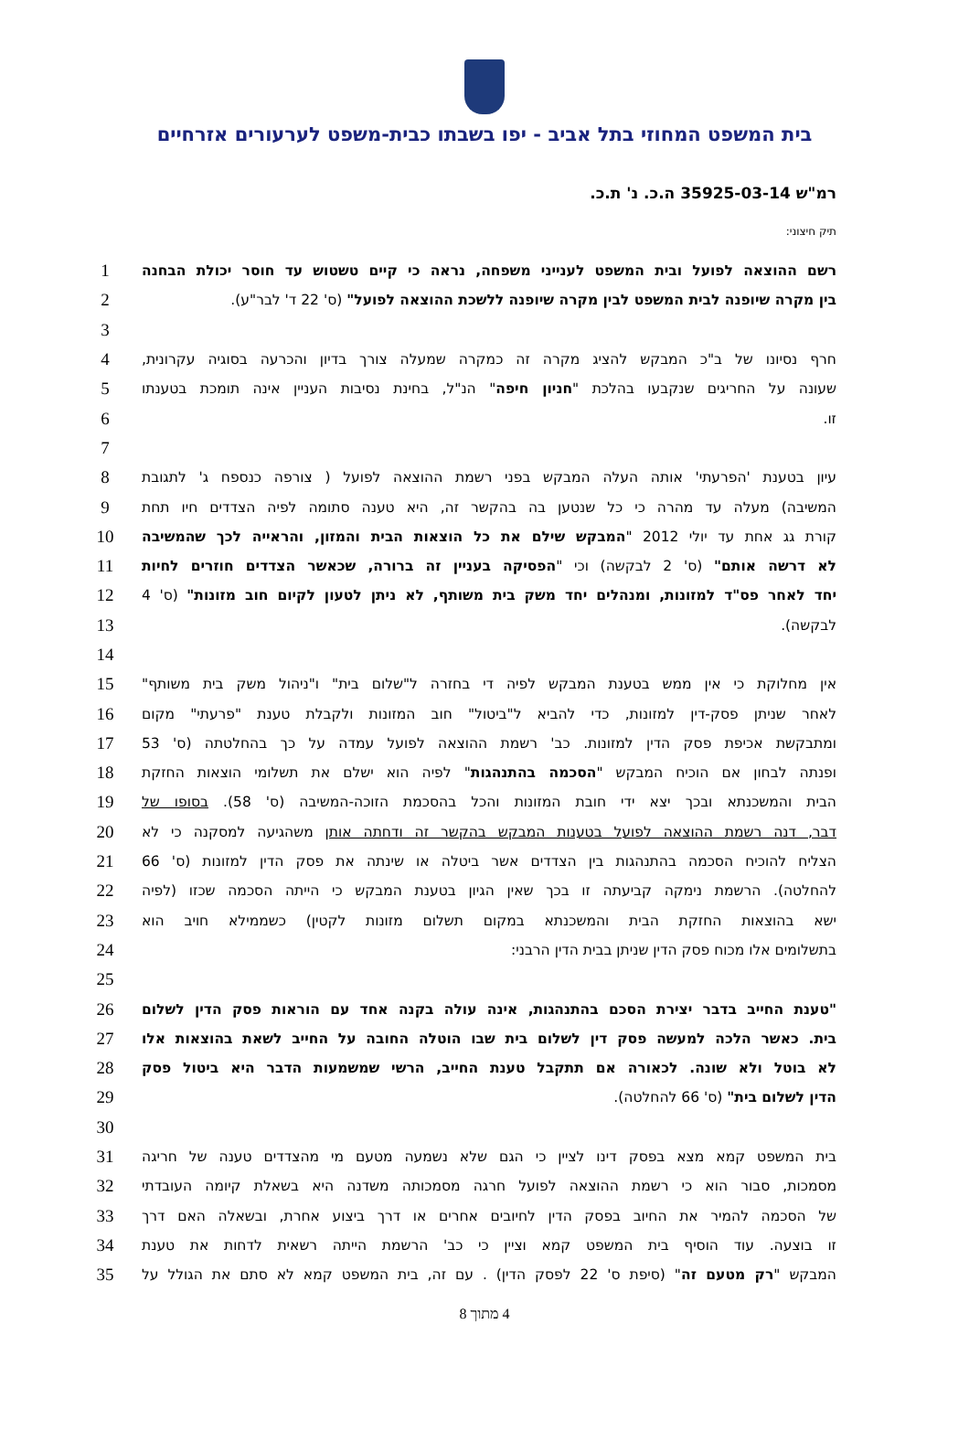בית המשפט המחוזי בתל אביב - יפו בשבתו כבית-משפט לערעורים אזרחיים
רמ"ש 35925-03-14 ה.כ. נ' ת.כ.
תיק חיצוני:
רשם ההוצאה לפועל ובית המשפט לענייני משפחה, נראה כי קיים טשטוש עד חוסר יכולת הבחנה
1
בין מקרה שיופנה לבית המשפט לבין מקרה שיופנה ללשכת ההוצאה לפועל" (ס' 22 ד' לבר"ע).
2
3
חרף נסיונו של ב"כ המבקש להציג מקרה זה כמקרה שמעלה צורך בדיון והכרעה בסוגיה עקרונית,
4
שעונה על החריגים שנקבעו בהלכת "חניון חיפה" הנ"ל, בחינת נסיבות העניין אינה תומכת בטענתו
5
זו.
6
7
עיון בטענת 'הפרעתי' אותה העלה המבקש בפני רשמת ההוצאה לפועל ( צורפה כנספח ג' לתגובת
8
המשיבה) מעלה עד מהרה כי כל שנטען בה בהקשר זה, היא טענה סתומה לפיה הצדדים חיו תחת
9
קורת גג אחת עד יולי 2012 "המבקש שילם את כל הוצאות הבית והמזון, והראייה לכך שהמשיבה
10
לא דרשה אותם" (ס' 2 לבקשה) וכי "הפסיקה בעניין זה ברורה, שכאשר הצדדים חוזרים לחיות
11
יחד לאחר פס"ד למזונות, ומנהלים יחד משק בית משותף, לא ניתן לטעון לקיום חוב מזונות" (ס' 4
12
לבקשה).
13
14
אין מחלוקת כי אין ממש בטענת המבקש לפיה די בחזרה ל"שלום בית" ו"ניהול משק בית משותף"
15
לאחר שניתן פסק-דין למזונות, כדי להביא ל"ביטול" חוב המזונות ולקבלת טענת "פרעתי" מקום
16
ומתבקשת אכיפת פסק הדין למזונות. כב' רשמת ההוצאה לפועל עמדה על כך בהחלטתה (ס' 53
17
ופנתה לבחון אם הוכיח המבקש "הסכמה בהתנהגות" לפיה הוא ישלם את תשלומי הוצאות החזקת
18
הבית והמשכנתא ובכך יצא ידי חובת המזונות והכל בהסכמת הזוכה-המשיבה (ס' 58). בסופו של
19
דבר, דנה רשמת ההוצאה לפועל בטענות המבקש בהקשר זה ודחתה אותן משהגיעה למסקנה כי לא
20
הצליח להוכיח הסכמה בהתנהגות בין הצדדים אשר ביטלה או שינתה את פסק הדין למזונות (ס' 66
21
להחלטה). הרשמת נימקה קביעתה זו בכך שאין הגיון בטענת המבקש כי הייתה הסכמה שכזו (לפיה
22
ישא בהוצאות החזקת הבית והמשכנתא במקום תשלום מזונות לקטין) כשממילא חויב הוא
23
בתשלומים אלו מכוח פסק הדין שניתן בבית הדין הרבני:
24
25
"טענת החייב בדבר יצירת הסכם בהתנהגות, אינה עולה בקנה אחד עם הוראות פסק הדין לשלום
26
בית. כאשר הלכה למעשה פסק דין לשלום בית שבו הוטלה החובה על החייב לשאת בהוצאות אלו
27
לא בוטל ולא שונה. לכאורה אם תתקבל טענת החייב, הרשי שמשמעות הדבר היא ביטול פסק
28
הדין לשלום בית" (ס' 66 להחלטה).
29
30
בית המשפט קמא מצא בפסק דינו לציין כי הגם שלא נשמעה מטעם מי מהצדדים טענה של חריגה
31
מסמכות, סבור הוא כי רשמת ההוצאה לפועל חרגה מסמכותה משדנה היא בשאלת קיומה העובדתי
32
של הסכמה להמיר את החיוב בפסק הדין לחיובים אחרים או דרך ביצוע אחרת, ובשאלה האם דרך
33
זו בוצעה. עוד הוסיף בית המשפט קמא וציין כי כב' הרשמת הייתה רשאית לדחות את טענת
34
המבקש "רק מטעם זה" (סיפת ס' 22 לפסק הדין) . עם זה, בית המשפט קמא לא סתם את הגולל על
35
4 מתוך 8